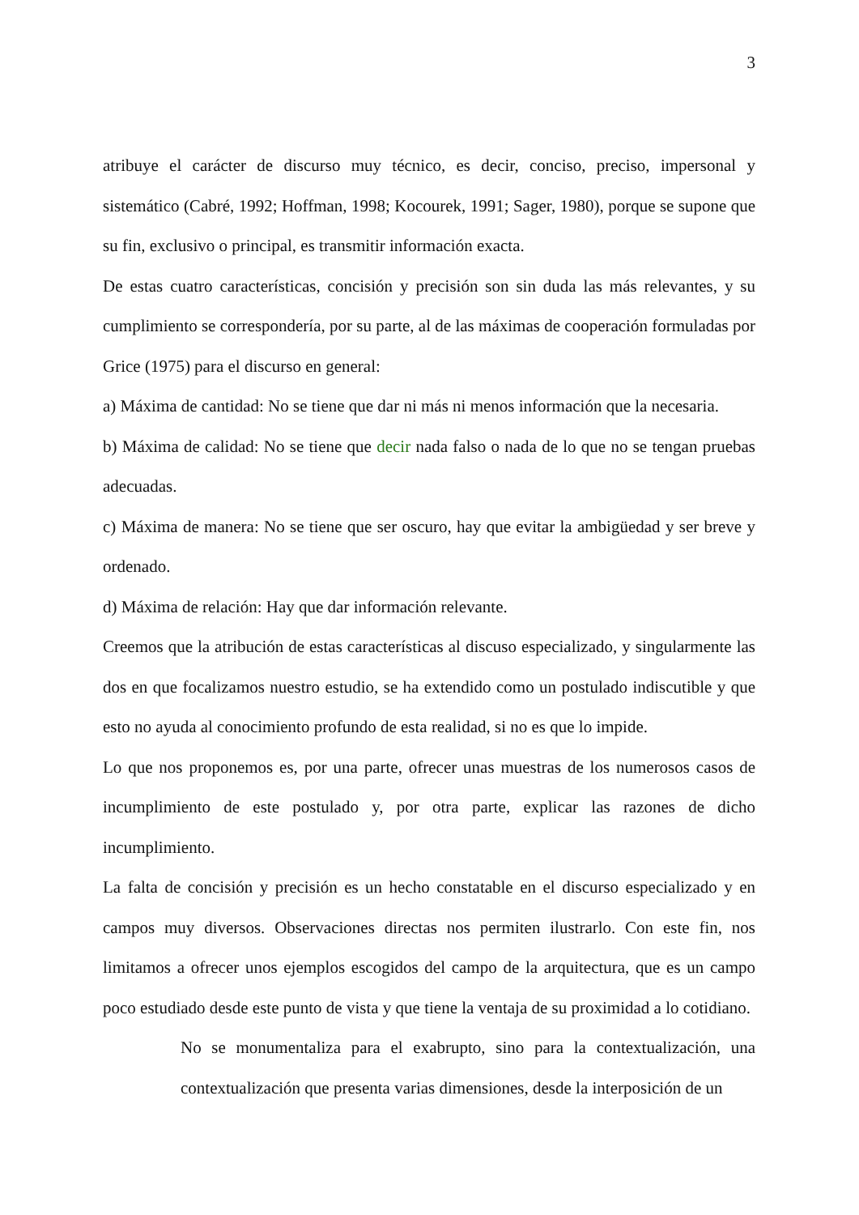3
atribuye el carácter de discurso muy técnico, es decir, conciso, preciso, impersonal y sistemático (Cabré, 1992; Hoffman, 1998; Kocourek, 1991; Sager, 1980), porque se supone que su fin, exclusivo o principal, es transmitir información exacta.
De estas cuatro características, concisión y precisión son sin duda las más relevantes, y su cumplimiento se correspondería, por su parte, al de las máximas de cooperación formuladas por Grice (1975) para el discurso en general:
a) Máxima de cantidad: No se tiene que dar ni más ni menos información que la necesaria.
b) Máxima de calidad: No se tiene que decir nada falso o nada de lo que no se tengan pruebas adecuadas.
c) Máxima de manera: No se tiene que ser oscuro, hay que evitar la ambigüedad y ser breve y ordenado.
d) Máxima de relación: Hay que dar información relevante.
Creemos que la atribución de estas características al discuso especializado, y singularmente las dos en que focalizamos nuestro estudio, se ha extendido como un postulado indiscutible y que esto no ayuda al conocimiento profundo de esta realidad, si no es que lo impide.
Lo que nos proponemos es, por una parte, ofrecer unas muestras de los numerosos casos de incumplimiento de este postulado y, por otra parte, explicar las razones de dicho incumplimiento.
La falta de concisión y precisión es un hecho constatable en el discurso especializado y en campos muy diversos. Observaciones directas nos permiten ilustrarlo. Con este fin, nos limitamos a ofrecer unos ejemplos escogidos del campo de la arquitectura, que es un campo poco estudiado desde este punto de vista y que tiene la ventaja de su proximidad a lo cotidiano.
No se monumentaliza para el exabrupto, sino para la contextualización, una contextualización que presenta varias dimensiones, desde la interposición de un